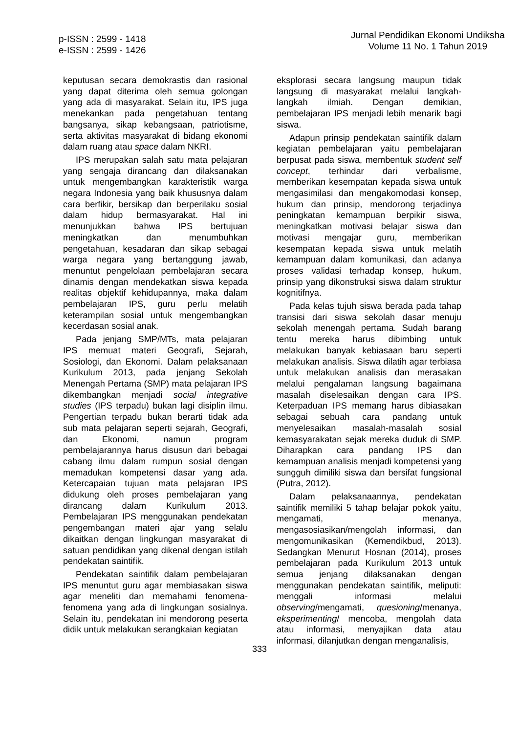p-ISSN : 2599 - 1418
e-ISSN : 2599 - 1426
Jurnal Pendidikan Ekonomi Undiksha
Volume 11 No. 1 Tahun 2019
keputusan secara demokrastis dan rasional yang dapat diterima oleh semua golongan yang ada di masyarakat. Selain itu, IPS juga menekankan pada pengetahuan tentang bangsanya, sikap kebangsaan, patriotisme, serta aktivitas masyarakat di bidang ekonomi dalam ruang atau space dalam NKRI.
IPS merupakan salah satu mata pelajaran yang sengaja dirancang dan dilaksanakan untuk mengembangkan karakteristik warga negara Indonesia yang baik khususnya dalam cara berfikir, bersikap dan berperilaku sosial dalam hidup bermasyarakat. Hal ini menunjukkan bahwa IPS bertujuan meningkatkan dan menumbuhkan pengetahuan, kesadaran dan sikap sebagai warga negara yang bertanggung jawab, menuntut pengelolaan pembelajaran secara dinamis dengan mendekatkan siswa kepada realitas objektif kehidupannya, maka dalam pembelajaran IPS, guru perlu melatih keterampilan sosial untuk mengembangkan kecerdasan sosial anak.
Pada jenjang SMP/MTs, mata pelajaran IPS memuat materi Geografi, Sejarah, Sosiologi, dan Ekonomi. Dalam pelaksanaan Kurikulum 2013, pada jenjang Sekolah Menengah Pertama (SMP) mata pelajaran IPS dikembangkan menjadi social integrative studies (IPS terpadu) bukan lagi disiplin ilmu. Pengertian terpadu bukan berarti tidak ada sub mata pelajaran seperti sejarah, Geografi, dan Ekonomi, namun program pembelajarannya harus disusun dari bebagai cabang ilmu dalam rumpun sosial dengan memadukan kompetensi dasar yang ada. Ketercapaian tujuan mata pelajaran IPS didukung oleh proses pembelajaran yang dirancang dalam Kurikulum 2013. Pembelajaran IPS menggunakan pendekatan pengembangan materi ajar yang selalu dikaitkan dengan lingkungan masyarakat di satuan pendidikan yang dikenal dengan istilah pendekatan saintifik.
Pendekatan saintifik dalam pembelajaran IPS menuntut guru agar membiasakan siswa agar meneliti dan memahami fenomena-fenomena yang ada di lingkungan sosialnya. Selain itu, pendekatan ini mendorong peserta didik untuk melakukan serangkaian kegiatan
eksplorasi secara langsung maupun tidak langsung di masyarakat melalui langkah-langkah ilmiah. Dengan demikian, pembelajaran IPS menjadi lebih menarik bagi siswa.
Adapun prinsip pendekatan saintifik dalam kegiatan pembelajaran yaitu pembelajaran berpusat pada siswa, membentuk student self concept, terhindar dari verbalisme, memberikan kesempatan kepada siswa untuk mengasimilasi dan mengakomodasi konsep, hukum dan prinsip, mendorong terjadinya peningkatan kemampuan berpikir siswa, meningkatkan motivasi belajar siswa dan motivasi mengajar guru, memberikan kesempatan kepada siswa untuk melatih kemampuan dalam komunikasi, dan adanya proses validasi terhadap konsep, hukum, prinsip yang dikonstruksi siswa dalam struktur kognitifnya.
Pada kelas tujuh siswa berada pada tahap transisi dari siswa sekolah dasar menuju sekolah menengah pertama. Sudah barang tentu mereka harus dibimbing untuk melakukan banyak kebiasaan baru seperti melakukan analisis. Siswa dilatih agar terbiasa untuk melakukan analisis dan merasakan melalui pengalaman langsung bagaimana masalah diselesaikan dengan cara IPS. Keterpaduan IPS memang harus dibiasakan sebagai sebuah cara pandang untuk menyelesaikan masalah-masalah sosial kemasyarakatan sejak mereka duduk di SMP. Diharapkan cara pandang IPS dan kemampuan analisis menjadi kompetensi yang sungguh dimiliki siswa dan bersifat fungsional (Putra, 2012).
Dalam pelaksanaannya, pendekatan saintifik memiliki 5 tahap belajar pokok yaitu, mengamati, menanya, mengasosiasikan/mengolah informasi, dan mengomunikasikan (Kemendikbud, 2013). Sedangkan Menurut Hosnan (2014), proses pembelajaran pada Kurikulum 2013 untuk semua jenjang dilaksanakan dengan menggunakan pendekatan saintifik, meliputi: menggali informasi melalui observing/mengamati, quesioning/menanya, eksperimenting/ mencoba, mengolah data atau informasi, menyajikan data atau informasi, dilanjutkan dengan menganalisis,
333